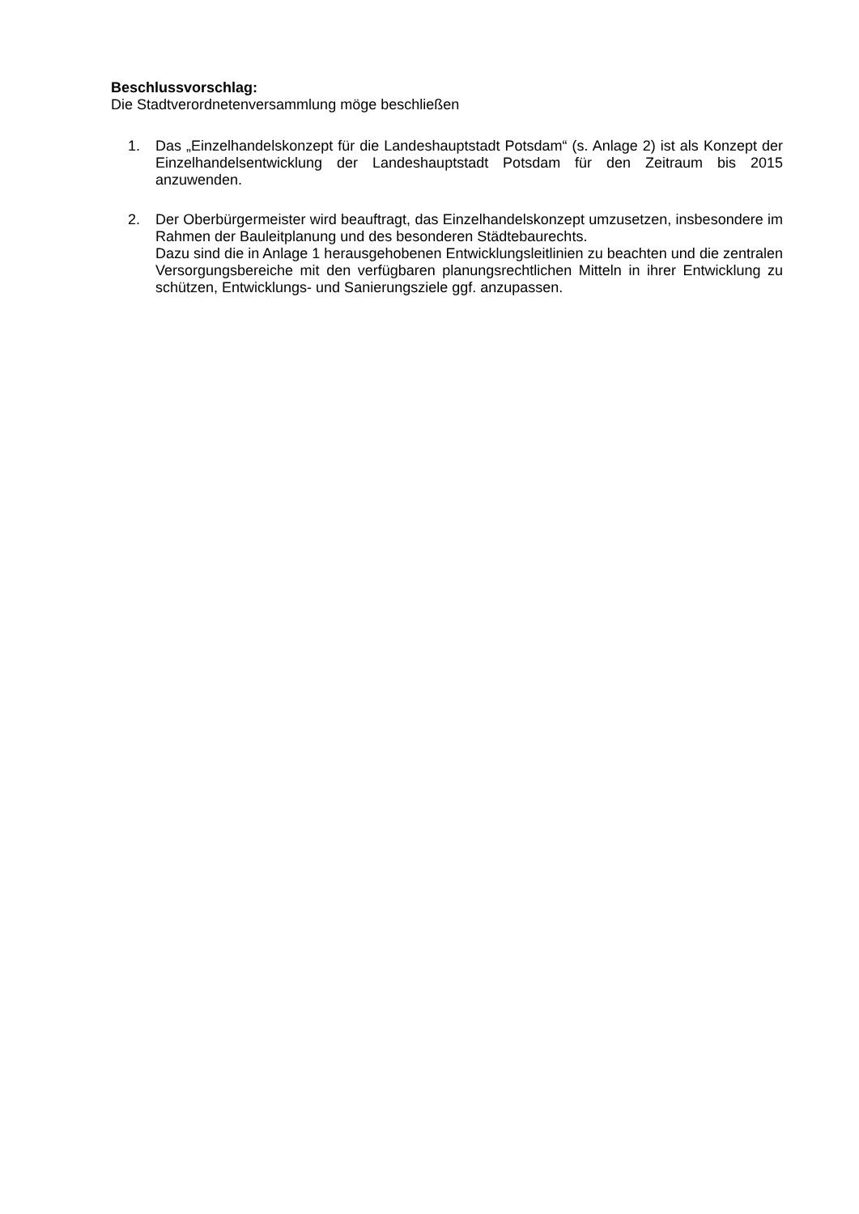Beschlussvorschlag:
Die Stadtverordnetenversammlung möge beschließen
1. Das „Einzelhandelskonzept für die Landeshauptstadt Potsdam“ (s. Anlage 2) ist als Konzept der Einzelhandelsentwicklung der Landeshauptstadt Potsdam für den Zeitraum bis 2015 anzuwenden.
2. Der Oberbürgermeister wird beauftragt, das Einzelhandelskonzept umzusetzen, insbesondere im Rahmen der Bauleitplanung und des besonderen Städtebaurechts.
Dazu sind die in Anlage 1 herausgehobenen Entwicklungsleitlinien zu beachten und die zentralen Versorgungsbereiche mit den verfügbaren planungsrechtlichen Mitteln in ihrer Entwicklung zu schützen, Entwicklungs- und Sanierungsziele ggf. anzupassen.